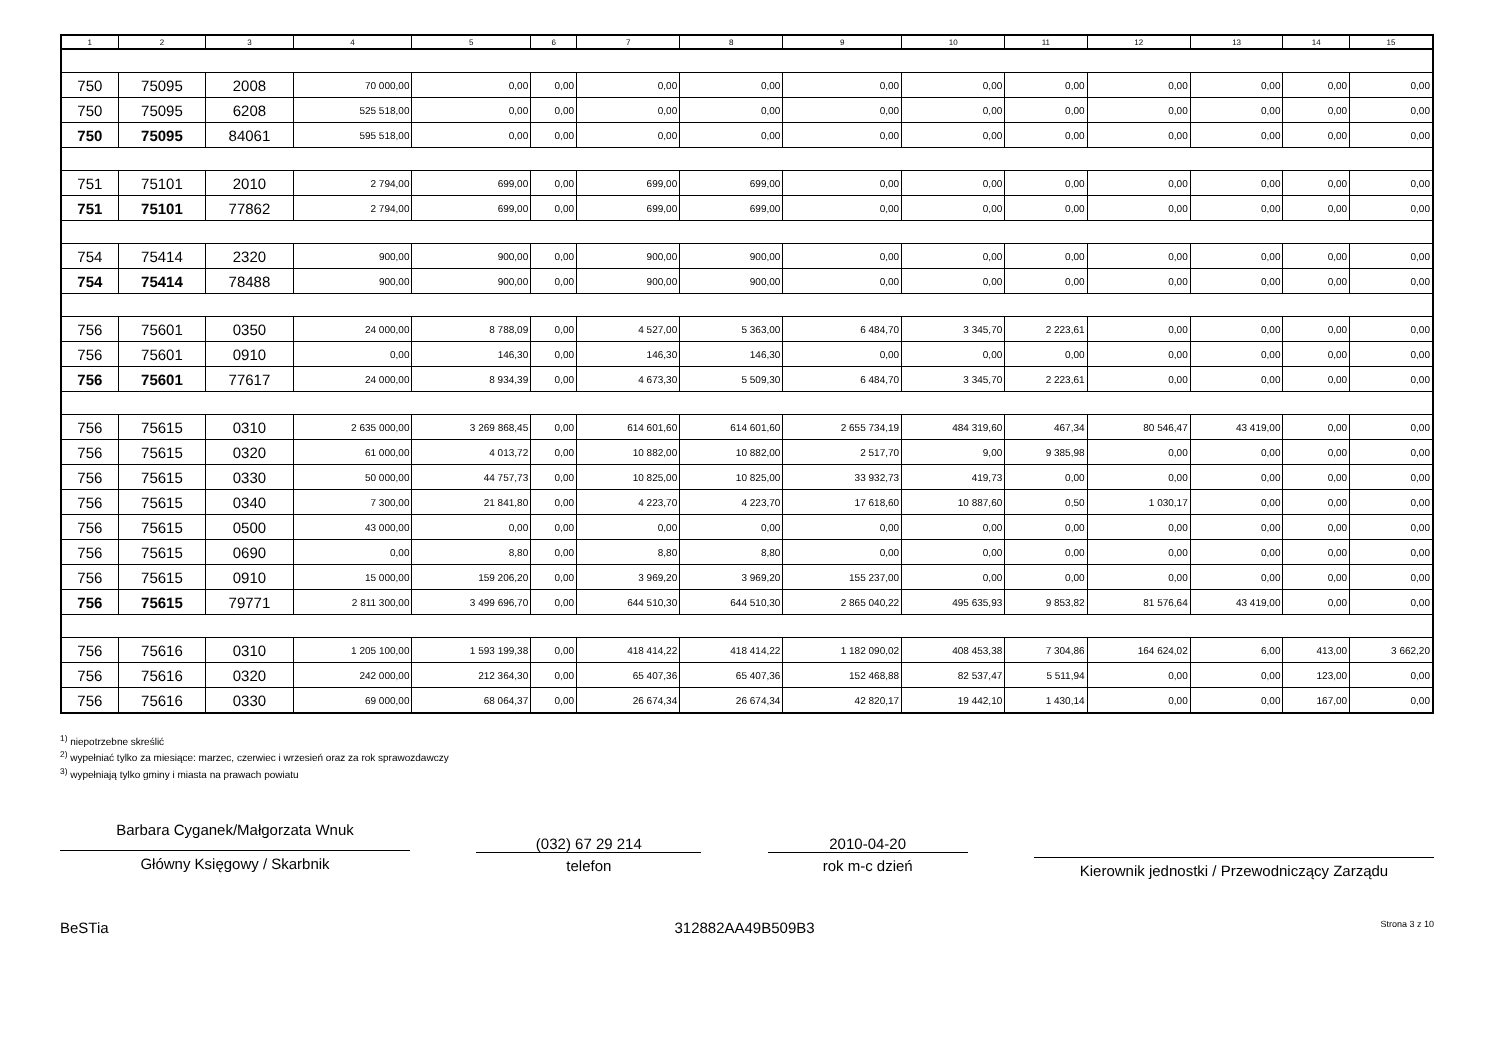| 1 | 2 | 3 | 4 | 5 | 6 | 7 | 8 | 9 | 10 | 11 | 12 | 13 | 14 | 15 |
| --- | --- | --- | --- | --- | --- | --- | --- | --- | --- | --- | --- | --- | --- | --- |
| 750 | 75095 | 2008 | 70 000,00 | 0,00 | 0,00 | 0,00 | 0,00 | 0,00 | 0,00 | 0,00 | 0,00 | 0,00 | 0,00 | 0,00 |
| 750 | 75095 | 6208 | 525 518,00 | 0,00 | 0,00 | 0,00 | 0,00 | 0,00 | 0,00 | 0,00 | 0,00 | 0,00 | 0,00 | 0,00 |
| 750 | 75095 | 84061 | 595 518,00 | 0,00 | 0,00 | 0,00 | 0,00 | 0,00 | 0,00 | 0,00 | 0,00 | 0,00 | 0,00 | 0,00 |
| 751 | 75101 | 2010 | 2 794,00 | 699,00 | 0,00 | 699,00 | 699,00 | 0,00 | 0,00 | 0,00 | 0,00 | 0,00 | 0,00 | 0,00 |
| 751 | 75101 | 77862 | 2 794,00 | 699,00 | 0,00 | 699,00 | 699,00 | 0,00 | 0,00 | 0,00 | 0,00 | 0,00 | 0,00 | 0,00 |
| 754 | 75414 | 2320 | 900,00 | 900,00 | 0,00 | 900,00 | 900,00 | 0,00 | 0,00 | 0,00 | 0,00 | 0,00 | 0,00 | 0,00 |
| 754 | 75414 | 78488 | 900,00 | 900,00 | 0,00 | 900,00 | 900,00 | 0,00 | 0,00 | 0,00 | 0,00 | 0,00 | 0,00 | 0,00 |
| 756 | 75601 | 0350 | 24 000,00 | 8 788,09 | 0,00 | 4 527,00 | 5 363,00 | 6 484,70 | 3 345,70 | 2 223,61 | 0,00 | 0,00 | 0,00 | 0,00 |
| 756 | 75601 | 0910 | 0,00 | 146,30 | 0,00 | 146,30 | 146,30 | 0,00 | 0,00 | 0,00 | 0,00 | 0,00 | 0,00 | 0,00 |
| 756 | 75601 | 77617 | 24 000,00 | 8 934,39 | 0,00 | 4 673,30 | 5 509,30 | 6 484,70 | 3 345,70 | 2 223,61 | 0,00 | 0,00 | 0,00 | 0,00 |
| 756 | 75615 | 0310 | 2 635 000,00 | 3 269 868,45 | 0,00 | 614 601,60 | 614 601,60 | 2 655 734,19 | 484 319,60 | 467,34 | 80 546,47 | 43 419,00 | 0,00 | 0,00 |
| 756 | 75615 | 0320 | 61 000,00 | 4 013,72 | 0,00 | 10 882,00 | 10 882,00 | 2 517,70 | 9,00 | 9 385,98 | 0,00 | 0,00 | 0,00 | 0,00 |
| 756 | 75615 | 0330 | 50 000,00 | 44 757,73 | 0,00 | 10 825,00 | 10 825,00 | 33 932,73 | 419,73 | 0,00 | 0,00 | 0,00 | 0,00 | 0,00 |
| 756 | 75615 | 0340 | 7 300,00 | 21 841,80 | 0,00 | 4 223,70 | 4 223,70 | 17 618,60 | 10 887,60 | 0,50 | 1 030,17 | 0,00 | 0,00 | 0,00 |
| 756 | 75615 | 0500 | 43 000,00 | 0,00 | 0,00 | 0,00 | 0,00 | 0,00 | 0,00 | 0,00 | 0,00 | 0,00 | 0,00 | 0,00 |
| 756 | 75615 | 0690 | 0,00 | 8,80 | 0,00 | 8,80 | 8,80 | 0,00 | 0,00 | 0,00 | 0,00 | 0,00 | 0,00 | 0,00 |
| 756 | 75615 | 0910 | 15 000,00 | 159 206,20 | 0,00 | 3 969,20 | 3 969,20 | 155 237,00 | 0,00 | 0,00 | 0,00 | 0,00 | 0,00 | 0,00 |
| 756 | 75615 | 79771 | 2 811 300,00 | 3 499 696,70 | 0,00 | 644 510,30 | 644 510,30 | 2 865 040,22 | 495 635,93 | 9 853,82 | 81 576,64 | 43 419,00 | 0,00 | 0,00 |
| 756 | 75616 | 0310 | 1 205 100,00 | 1 593 199,38 | 0,00 | 418 414,22 | 418 414,22 | 1 182 090,02 | 408 453,38 | 7 304,86 | 164 624,02 | 6,00 | 413,00 | 3 662,20 |
| 756 | 75616 | 0320 | 242 000,00 | 212 364,30 | 0,00 | 65 407,36 | 65 407,36 | 152 468,88 | 82 537,47 | 5 511,94 | 0,00 | 0,00 | 123,00 | 0,00 |
| 756 | 75616 | 0330 | 69 000,00 | 68 064,37 | 0,00 | 26 674,34 | 26 674,34 | 42 820,17 | 19 442,10 | 1 430,14 | 0,00 | 0,00 | 167,00 | 0,00 |
<sup>1)</sup> niepotrzebne skreślić
<sup>2)</sup> wypełniać tylko za miesiące: marzec, czerwiec i wrzesień oraz za rok sprawozdawczy
<sup>3)</sup> wypełniają tylko gminy i miasta na prawach powiatu
Barbara Cyganek/Małgorzata Wnuk
Główny Księgowy / Skarbnik
(032) 67 29 214
telefon
2010-04-20
rok m-c dzień
Kierownik jednostki / Przewodniczący Zarządu
BeSTia 312882AA49B509B3 Strona 3 z 10